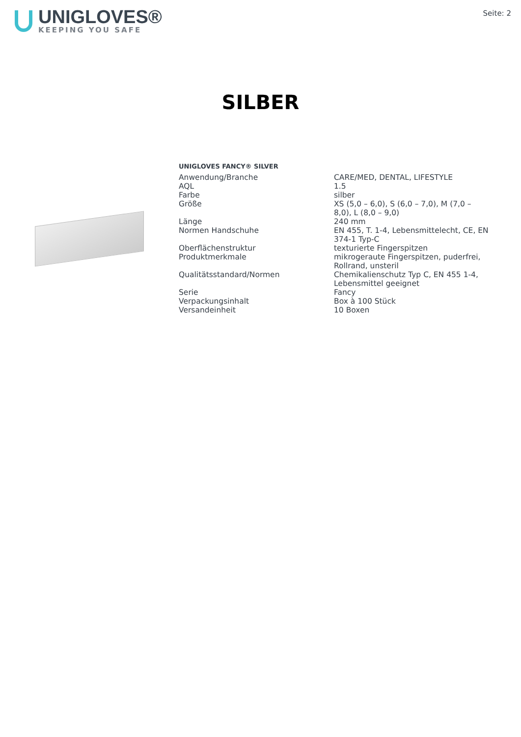UNIGLOVES®
KEEPING YOU SAFE
Seite: 2
SILBER
UNIGLOVES FANCY® SILVER
| Anwendung/Branche | CARE/MED, DENTAL, LIFESTYLE |
| AQL | 1.5 |
| Farbe | silber |
| Größe | XS (5,0 – 6,0), S (6,0 – 7,0), M (7,0 – 8,0), L (8,0 – 9,0) |
| Länge | 240 mm |
| Normen Handschuhe | EN 455, T. 1-4, Lebensmittelecht, CE, EN 374-1 Typ-C |
| Oberflächenstruktur | texturierte Fingerspitzen |
| Produktmerkmale | mikrogeraute Fingerspitzen, puderfrei, Rollrand, unsteril |
| Qualitätsstandard/Normen | Chemikalienschutz Typ C, EN 455 1-4, Lebensmittel geeignet |
| Serie | Fancy |
| Verpackungsinhalt | Box à 100 Stück |
| Versandeinheit | 10 Boxen |